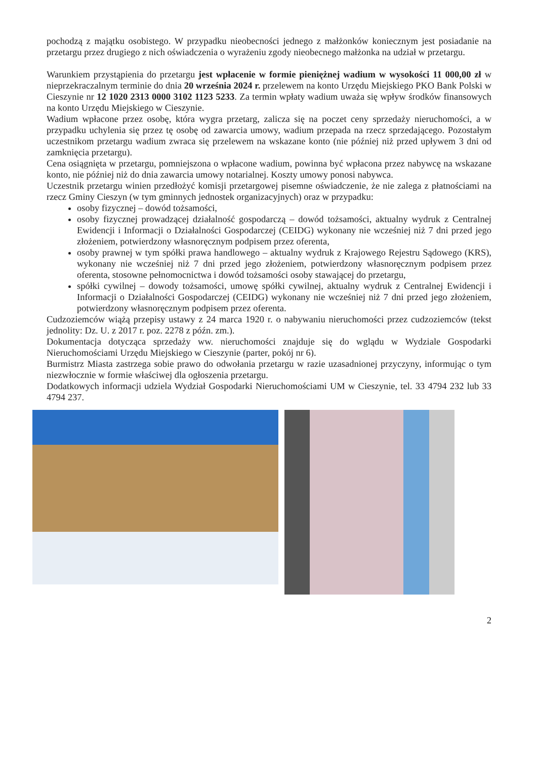pochodzą z majątku osobistego. W przypadku nieobecności jednego z małżonków koniecznym jest posiadanie na przetargu przez drugiego z nich oświadczenia o wyrażeniu zgody nieobecnego małżonka na udział w przetargu.
Warunkiem przystąpienia do przetargu jest wpłacenie w formie pieniężnej wadium w wysokości 11 000,00 zł w nieprzekraczalnym terminie do dnia 20 września 2024 r. przelewem na konto Urzędu Miejskiego PKO Bank Polski w Cieszynie nr 12 1020 2313 0000 3102 1123 5233. Za termin wpłaty wadium uważa się wpływ środków finansowych na konto Urzędu Miejskiego w Cieszynie.
Wadium wpłacone przez osobę, która wygra przetarg, zalicza się na poczet ceny sprzedaży nieruchomości, a w przypadku uchylenia się przez tę osobę od zawarcia umowy, wadium przepada na rzecz sprzedającego. Pozostałym uczestnikom przetargu wadium zwraca się przelewem na wskazane konto (nie później niż przed upływem 3 dni od zamknięcia przetargu).
Cena osiągnięta w przetargu, pomniejszona o wpłacone wadium, powinna być wpłacona przez nabywcę na wskazane konto, nie później niż do dnia zawarcia umowy notarialnej. Koszty umowy ponosi nabywca.
Uczestnik przetargu winien przedłożyć komisji przetargowej pisemne oświadczenie, że nie zalega z płatnościami na rzecz Gminy Cieszyn (w tym gminnych jednostek organizacyjnych) oraz w przypadku:
osoby fizycznej – dowód tożsamości,
osoby fizycznej prowadzącej działalność gospodarczą – dowód tożsamości, aktualny wydruk z Centralnej Ewidencji i Informacji o Działalności Gospodarczej (CEIDG) wykonany nie wcześniej niż 7 dni przed jego złożeniem, potwierdzony własnoręcznym podpisem przez oferenta,
osoby prawnej w tym spółki prawa handlowego – aktualny wydruk z Krajowego Rejestru Sądowego (KRS), wykonany nie wcześniej niż 7 dni przed jego złożeniem, potwierdzony własnoręcznym podpisem przez oferenta, stosowne pełnomocnictwa i dowód tożsamości osoby stawającej do przetargu,
spółki cywilnej – dowody tożsamości, umowę spółki cywilnej, aktualny wydruk z Centralnej Ewidencji i Informacji o Działalności Gospodarczej (CEIDG) wykonany nie wcześniej niż 7 dni przed jego złożeniem, potwierdzony własnoręcznym podpisem przez oferenta.
Cudzoziemców wiążą przepisy ustawy z 24 marca 1920 r. o nabywaniu nieruchomości przez cudzoziemców (tekst jednolity: Dz. U. z 2017 r. poz. 2278 z późn. zm.).
Dokumentacja dotycząca sprzedaży ww. nieruchomości znajduje się do wglądu w Wydziale Gospodarki Nieruchomościami Urzędu Miejskiego w Cieszynie (parter, pokój nr 6).
Burmistrz Miasta zastrzega sobie prawo do odwołania przetargu w razie uzasadnionej przyczyny, informując o tym niezwłocznie w formie właściwej dla ogłoszenia przetargu.
Dodatkowych informacji udziela Wydział Gospodarki Nieruchomościami UM w Cieszynie, tel. 33 4794 232 lub 33 4794 237.
2